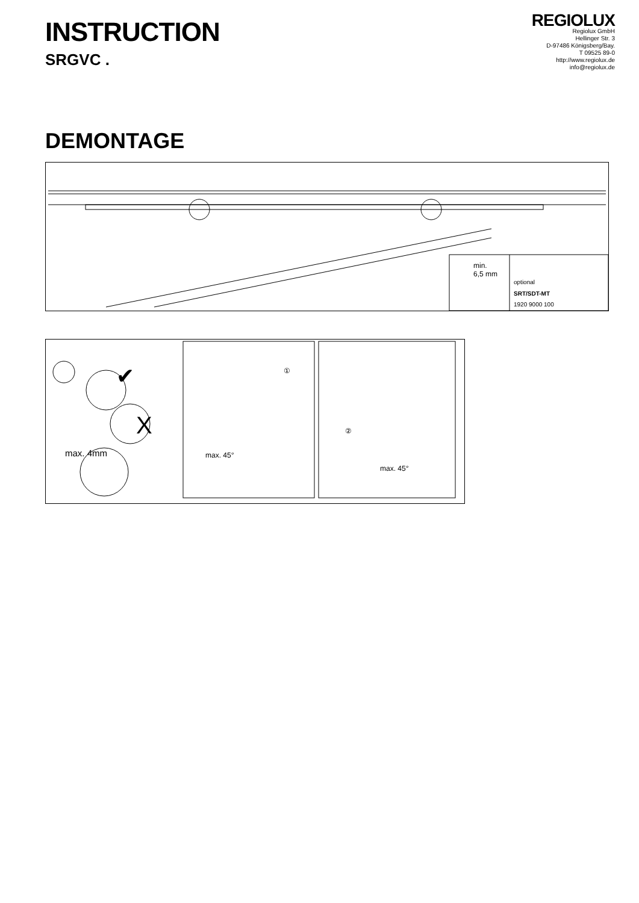INSTRUCTION
SRGVC .
REGIOLUX
Regiolux GmbH
Hellinger Str. 3
D-97486 Königsberg/Bay.
T 09525 89-0
http://www.regiolux.de
info@regiolux.de
DEMONTAGE
min.
6,5 mm
optional
SRT/SDT-MT
1920 9000 100
✔
X
max. 4mm
①
max. 45°
②
max. 45°